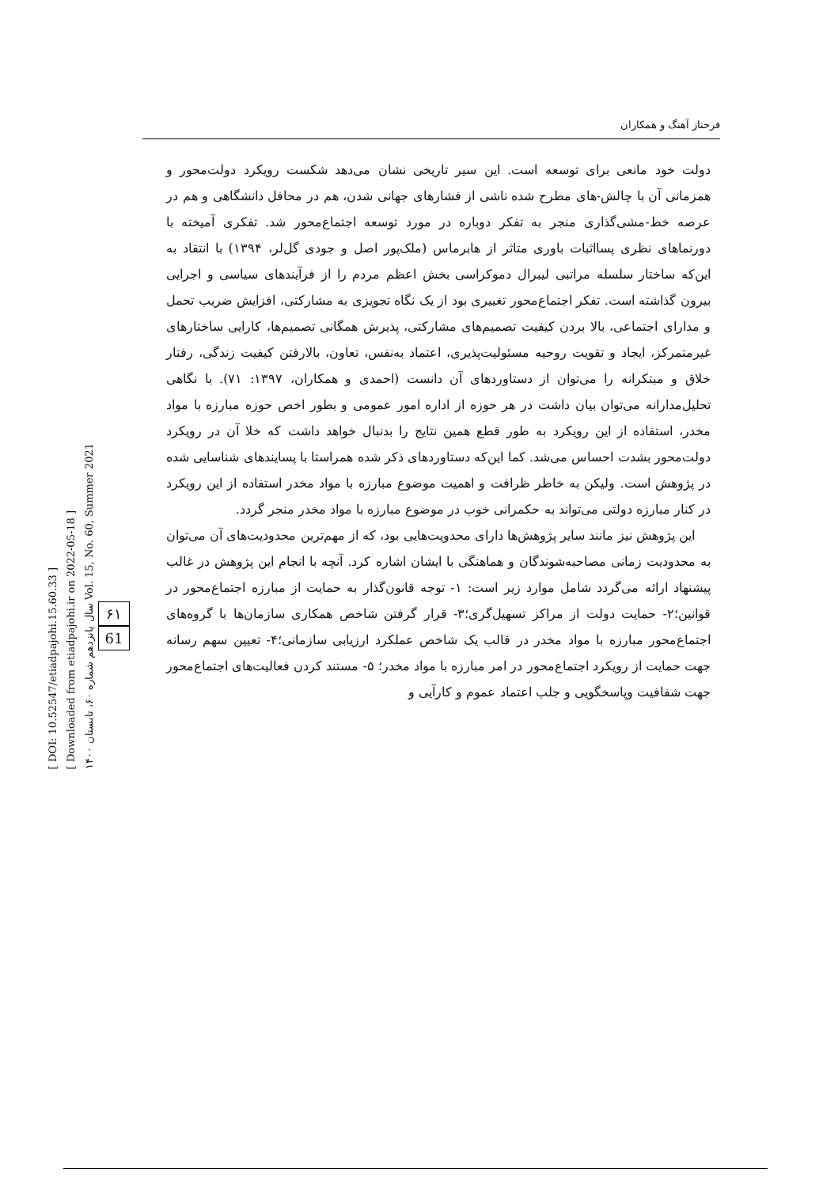[ DOI: 10.52547/etiadpajohi.15.60.33 ]
[ Downloaded from etiadpajohi.ir on 2022-05-18 ]
سال پانزدهم شماره ۶۰، تابستان ۱۴۰۰ Vol. 15, No. 60, Summer 2021
۶۱
61
فرحناز آهنگ و همکاران
دولت خود مانعی برای توسعه است. این سیر تاریخی نشان می‌دهد شکست رویکرد دولت‌محور و همزمانی آن با چالش-های مطرح شده ناشی از فشارهای جهانی شدن، هم در محافل دانشگاهی و هم در عرصه خط-مشی‌گذاری منجر به تفکر دوباره در مورد توسعه اجتماع‌محور شد. تفکری آمیخته با دورنماهای نظری پسااثبات باوری متاثر از هابرماس (ملک‌پور اصل و جودی گل‌لر، ۱۳۹۴) با انتقاد به این‌که ساختار سلسله مراتبی لیبرال دموکراسی بخش اعظم مردم را از فرآیندهای سیاسی و اجرایی بیرون گذاشته است. تفکر اجتماع‌محور تغییری بود از یک نگاه تجویزی به مشارکتی، افزایش ضریب تحمل و مدارای اجتماعی، بالا بردن کیفیت تصمیم‌های مشارکتی، پذیرش همگانی تصمیم‌ها، کارایی ساختارهای غیرمتمرکز، ایجاد و تقویت روحیه مسئولیت‌پذیری، اعتماد به‌نفس، تعاون، بالارفتن کیفیت زندگی، رفتار خلاق و مبتکرانه را می‌توان از دستاوردهای آن دانست (احمدی و همکاران، ۱۳۹۷: ۷۱). با نگاهی تحلیل‌مدارانه می‌توان بیان داشت در هر حوزه از اداره امور عمومی و بطور اخص حوزه مبارزه با مواد مخدر، استفاده از این رویکرد به طور قطع همین نتایج را بدنبال خواهد داشت که خلا آن در رویکرد دولت‌محور بشدت احساس می‌شد. کما این‌که دستاوردهای ذکر شده همراستا با پسایندهای شناسایی شده در پژوهش است. ولیکن به خاطر ظرافت و اهمیت موضوع مبارزه با مواد مخدر استفاده از این رویکرد در کنار مبارزه دولتی می‌تواند به حکمرانی خوب در موضوع مبارزه با مواد مخدر منجر گردد.
این پژوهش نیز مانند سایر پژوهش‌ها دارای محدویت‌هایی بود، که از مهم‌ترین محدودیت‌های آن می‌توان به محدودیت زمانی مصاحبه‌شوندگان و هماهنگی با ایشان اشاره کرد. آنچه با انجام این پژوهش در غالب پیشنهاد ارائه می‌گردد شامل موارد زیر است: ۱- توجه قانون‌گذار به حمایت از مبارزه اجتماع‌محور در قوانین؛۲- حمایت دولت از مراکز تسهیل‌گری؛۳- قرار گرفتن شاخص همکاری سازمان‌ها با گروه‌های اجتماع‌محور مبارزه با مواد مخدر در قالب یک شاخص عملکرد ارزیابی سازمانی؛۴- تعیین سهم رسانه جهت حمایت از رویکرد اجتماع‌محور در امر مبارزه با مواد مخدر؛ ۵- مستند کردن فعالیت‌های اجتماع‌محور جهت شفافیت وپاسخگویی و جلب اعتماد عموم و کارآیی و